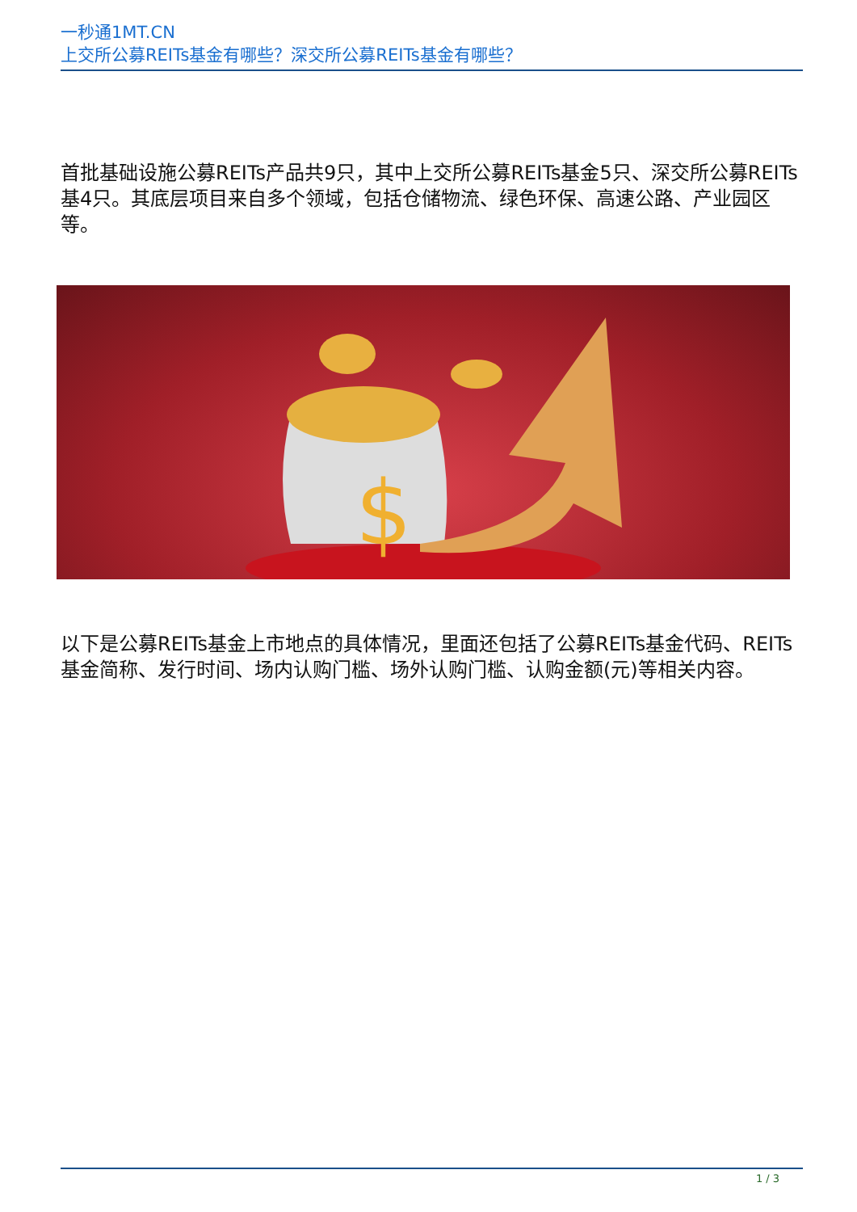一秒通1MT.CN
上交所公募REITs基金有哪些？深交所公募REITs基金有哪些？
首批基础设施公募REITs产品共9只，其中上交所公募REITs基金5只、深交所公募REITs基4只。其底层项目来自多个领域，包括仓储物流、绿色环保、高速公路、产业园区等。
$
以下是公募REITs基金上市地点的具体情况，里面还包括了公募REITs基金代码、REITs基金简称、发行时间、场内认购门槛、场外认购门槛、认购金额(元)等相关内容。
1 / 3